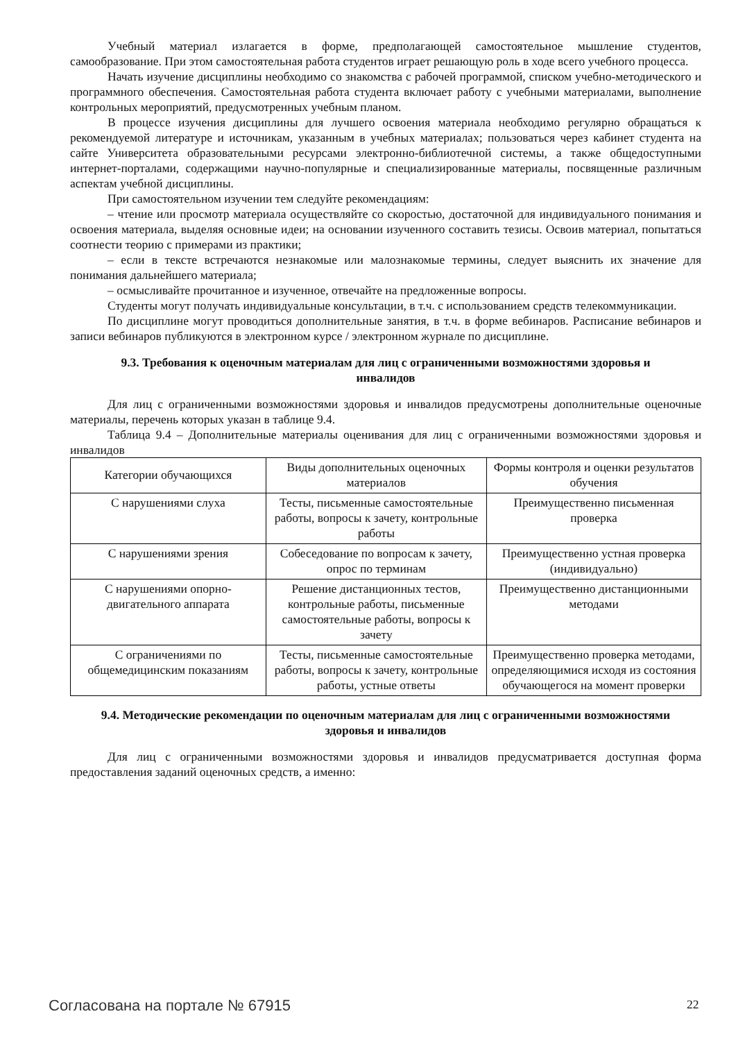Учебный материал излагается в форме, предполагающей самостоятельное мышление студентов, самообразование. При этом самостоятельная работа студентов играет решающую роль в ходе всего учебного процесса.
Начать изучение дисциплины необходимо со знакомства с рабочей программой, списком учебно-методического и программного обеспечения. Самостоятельная работа студента включает работу с учебными материалами, выполнение контрольных мероприятий, предусмотренных учебным планом.
В процессе изучения дисциплины для лучшего освоения материала необходимо регулярно обращаться к рекомендуемой литературе и источникам, указанным в учебных материалах; пользоваться через кабинет студента на сайте Университета образовательными ресурсами электронно-библиотечной системы, а также общедоступными интернет-порталами, содержащими научно-популярные и специализированные материалы, посвященные различным аспектам учебной дисциплины.
При самостоятельном изучении тем следуйте рекомендациям:
– чтение или просмотр материала осуществляйте со скоростью, достаточной для индивидуального понимания и освоения материала, выделяя основные идеи; на основании изученного составить тезисы. Освоив материал, попытаться соотнести теорию с примерами из практики;
– если в тексте встречаются незнакомые или малознакомые термины, следует выяснить их значение для понимания дальнейшего материала;
– осмысливайте прочитанное и изученное, отвечайте на предложенные вопросы.
Студенты могут получать индивидуальные консультации, в т.ч. с использованием средств телекоммуникации.
По дисциплине могут проводиться дополнительные занятия, в т.ч. в форме вебинаров. Расписание вебинаров и записи вебинаров публикуются в электронном курсе / электронном журнале по дисциплине.
9.3. Требования к оценочным материалам для лиц с ограниченными возможностями здоровья и инвалидов
Для лиц с ограниченными возможностями здоровья и инвалидов предусмотрены дополнительные оценочные материалы, перечень которых указан в таблице 9.4.
Таблица 9.4 – Дополнительные материалы оценивания для лиц с ограниченными возможностями здоровья и инвалидов
| Категории обучающихся | Виды дополнительных оценочных материалов | Формы контроля и оценки результатов обучения |
| С нарушениями слуха | Тесты, письменные самостоятельные работы, вопросы к зачету, контрольные работы | Преимущественно письменная проверка |
| С нарушениями зрения | Собеседование по вопросам к зачету, опрос по терминам | Преимущественно устная проверка (индивидуально) |
| С нарушениями опорно-двигательного аппарата | Решение дистанционных тестов, контрольные работы, письменные самостоятельные работы, вопросы к зачету | Преимущественно дистанционными методами |
| С ограничениями по общемедицинским показаниям | Тесты, письменные самостоятельные работы, вопросы к зачету, контрольные работы, устные ответы | Преимущественно проверка методами, определяющимися исходя из состояния обучающегося на момент проверки |
9.4. Методические рекомендации по оценочным материалам для лиц с ограниченными возможностями здоровья и инвалидов
Для лиц с ограниченными возможностями здоровья и инвалидов предусматривается доступная форма предоставления заданий оценочных средств, а именно:
Согласована на портале № 67915 22